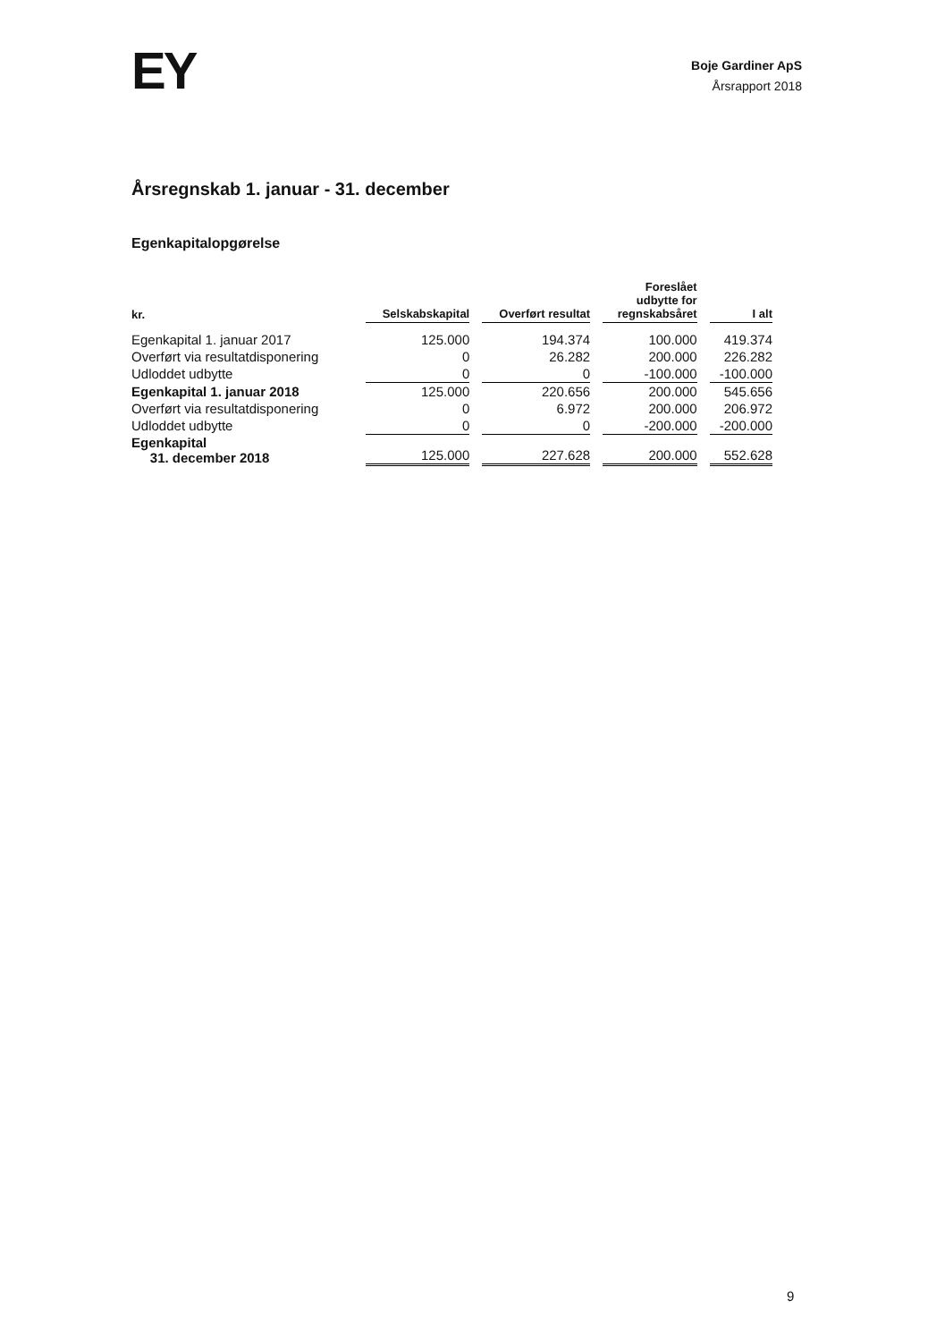EY
Boje Gardiner ApS
Årsrapport 2018
Årsregnskab 1. januar - 31. december
Egenkapitalopgørelse
| kr. | Selskabskapital | Overført resultat | Foreslået udbytte for regnskabsåret | I alt |
| --- | --- | --- | --- | --- |
| Egenkapital 1. januar 2017 | 125.000 | 194.374 | 100.000 | 419.374 |
| Overført via resultatdisponering | 0 | 26.282 | 200.000 | 226.282 |
| Udloddet udbytte | 0 | 0 | -100.000 | -100.000 |
| Egenkapital 1. januar 2018 | 125.000 | 220.656 | 200.000 | 545.656 |
| Overført via resultatdisponering | 0 | 6.972 | 200.000 | 206.972 |
| Udloddet udbytte | 0 | 0 | -200.000 | -200.000 |
| Egenkapital 31. december 2018 | 125.000 | 227.628 | 200.000 | 552.628 |
9